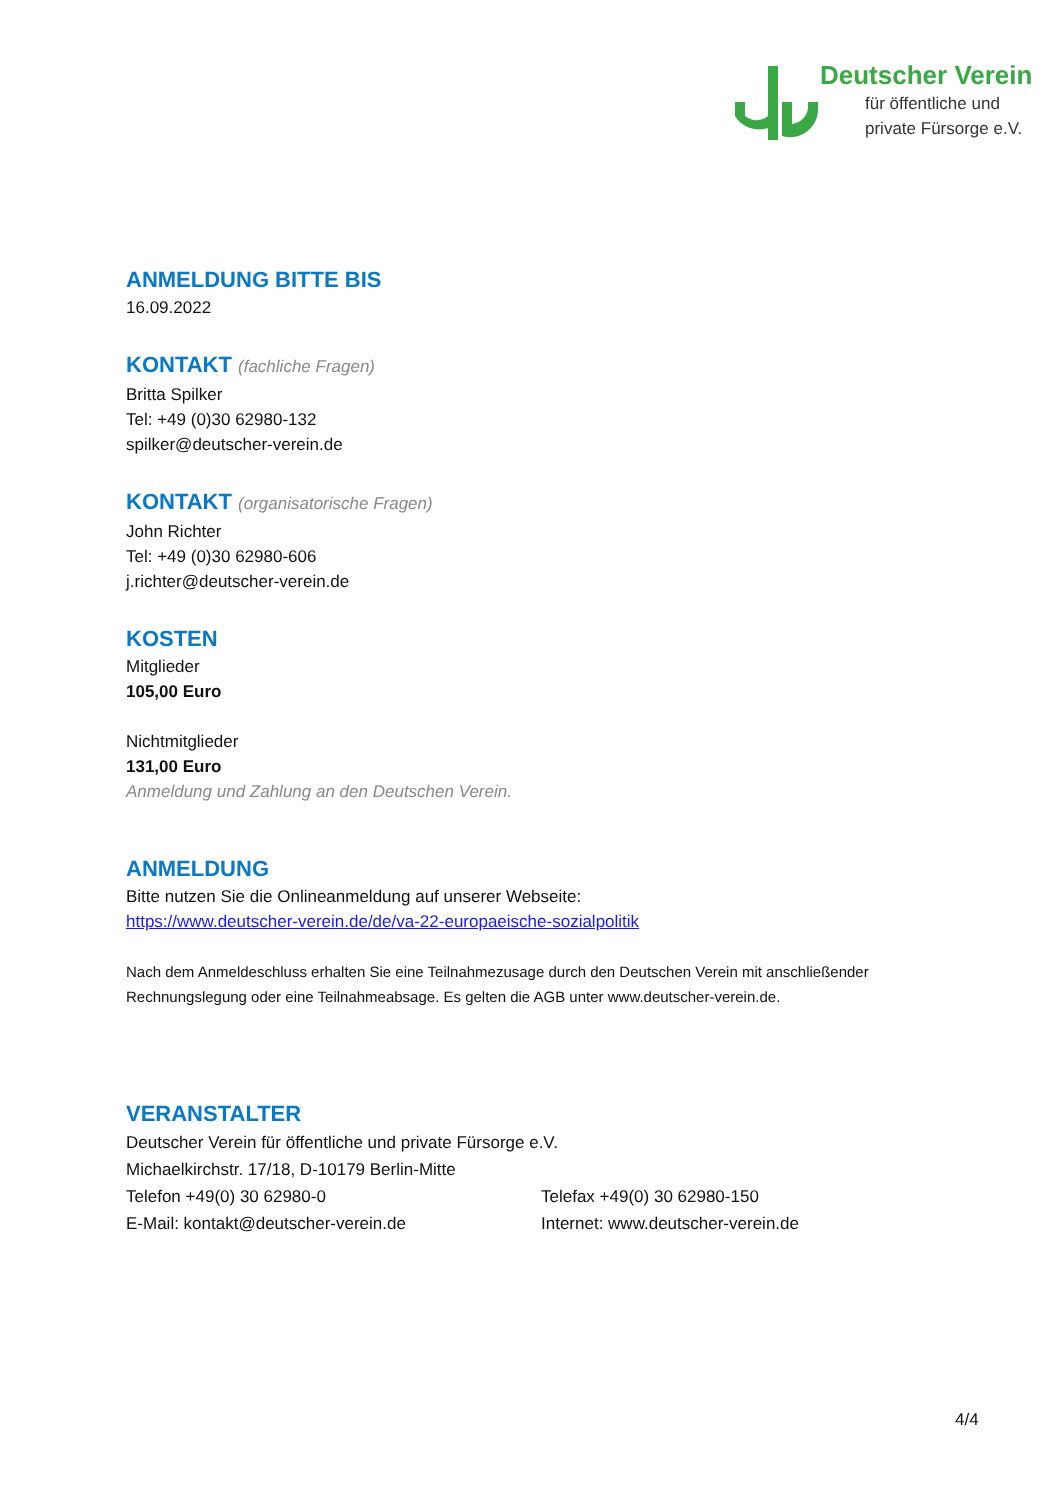Deutscher Verein
für öffentliche und
private Fürsorge e.V.
ANMELDUNG BITTE BIS
16.09.2022
KONTAKT (fachliche Fragen)
Britta Spilker
Tel: +49 (0)30 62980-132
spilker@deutscher-verein.de
KONTAKT (organisatorische Fragen)
John Richter
Tel: +49 (0)30 62980-606
j.richter@deutscher-verein.de
KOSTEN
Mitglieder
105,00 Euro
Nichtmitglieder
131,00 Euro
Anmeldung und Zahlung an den Deutschen Verein.
ANMELDUNG
Bitte nutzen Sie die Onlineanmeldung auf unserer Webseite:
https://www.deutscher-verein.de/de/va-22-europaeische-sozialpolitik
Nach dem Anmeldeschluss erhalten Sie eine Teilnahmezusage durch den Deutschen Verein mit anschließender Rechnungslegung oder eine Teilnahmeabsage. Es gelten die AGB unter www.deutscher-verein.de.
VERANSTALTER
Deutscher Verein für öffentliche und private Fürsorge e.V.
Michaelkirchstr. 17/18, D-10179 Berlin-Mitte
Telefon +49(0) 30 62980-0 Telefax +49(0) 30 62980-150
E-Mail: kontakt@deutscher-verein.de Internet: www.deutscher-verein.de
4/4